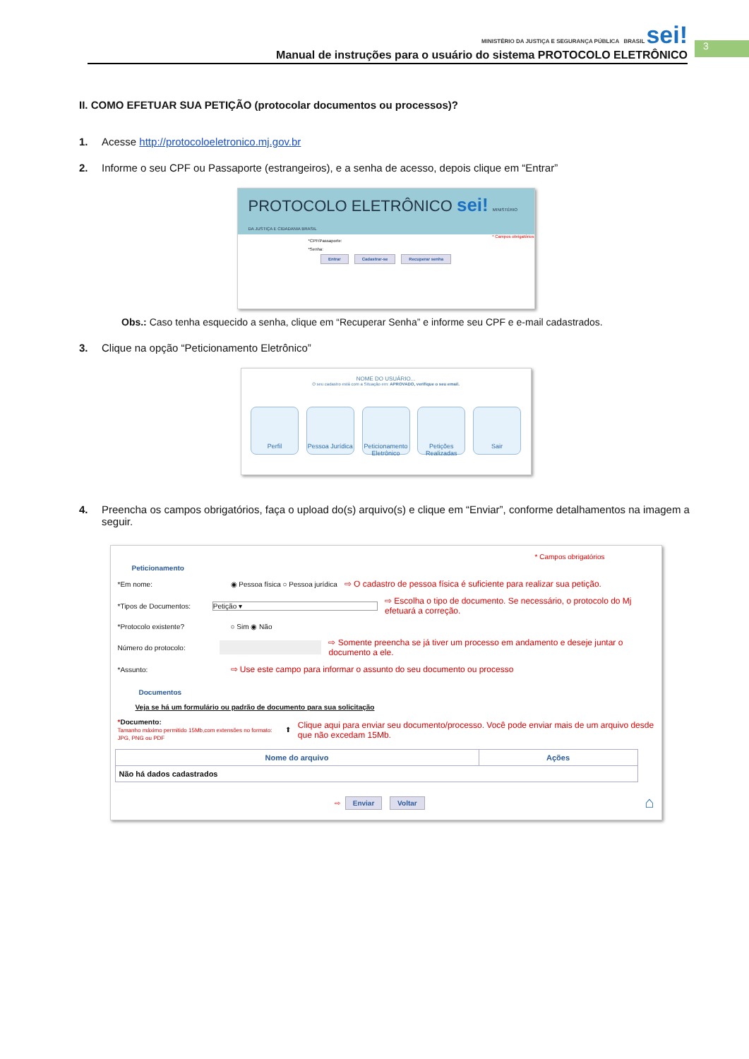MINISTÉRIO DA JUSTIÇA E SEGURANÇA PÚBLICA BRASIL sei!
Manual de instruções para o usuário do sistema PROTOCOLO ELETRÔNICO
3
II. COMO EFETUAR SUA PETIÇÃO (protocolar documentos ou processos)?
1. Acesse http://protocoloeletronico.mj.gov.br
2. Informe o seu CPF ou Passaporte (estrangeiros), e a senha de acesso, depois clique em “Entrar”
PROTOCOLO ELETRÔNICO sei! MINISTÉRIO DA JUSTIÇA E CIDADANIA BRASIL
* Campos obrigatórios
*CPF/Passaporte:
*Senha:
Entrar Cadastrar-se Recuperar senha
Obs.: Caso tenha esquecido a senha, clique em “Recuperar Senha” e informe seu CPF e e-mail cadastrados.
3. Clique na opção “Peticionamento Eletrônico”
NOME DO USUÁRIO...
O seu cadastro está com a Situação em: APROVADO, verifique o seu email.
Perfil Pessoa Jurídica Peticionamento Eletrônico Petições Realizadas Sair
4. Preencha os campos obrigatórios, faça o upload do(s) arquivo(s) e clique em “Enviar”, conforme detalhamentos na imagem a seguir.
* Campos obrigatórios
Peticionamento
*Em nome: ◉ Pessoa física ○ Pessoa jurídica ⇨ O cadastro de pessoa física é suficiente para realizar sua petição.
*Tipos de Documentos: Petição ▾ ⇨ Escolha o tipo de documento. Se necessário, o protocolo do Mj efetuará a correção.
*Protocolo existente? ○ Sim ◉ Não
Número do protocolo: ⇨ Somente preencha se já tiver um processo em andamento e deseje juntar o documento a ele.
*Assunto: ⇨ Use este campo para informar o assunto do seu documento ou processo
Documentos
Veja se há um formulário ou padrão de documento para sua solicitação
*Documento:
Tamanho máximo permitido 15Mb,com extensões no formato: JPG, PNG ou PDF ⬆ Clique aqui para enviar seu documento/processo. Você pode enviar mais de um arquivo desde que não excedam 15Mb.
| Nome do arquivo | Ações |
| --- | --- |
| Não há dados cadastrados | |
⇨ Enviar Voltar ⌂